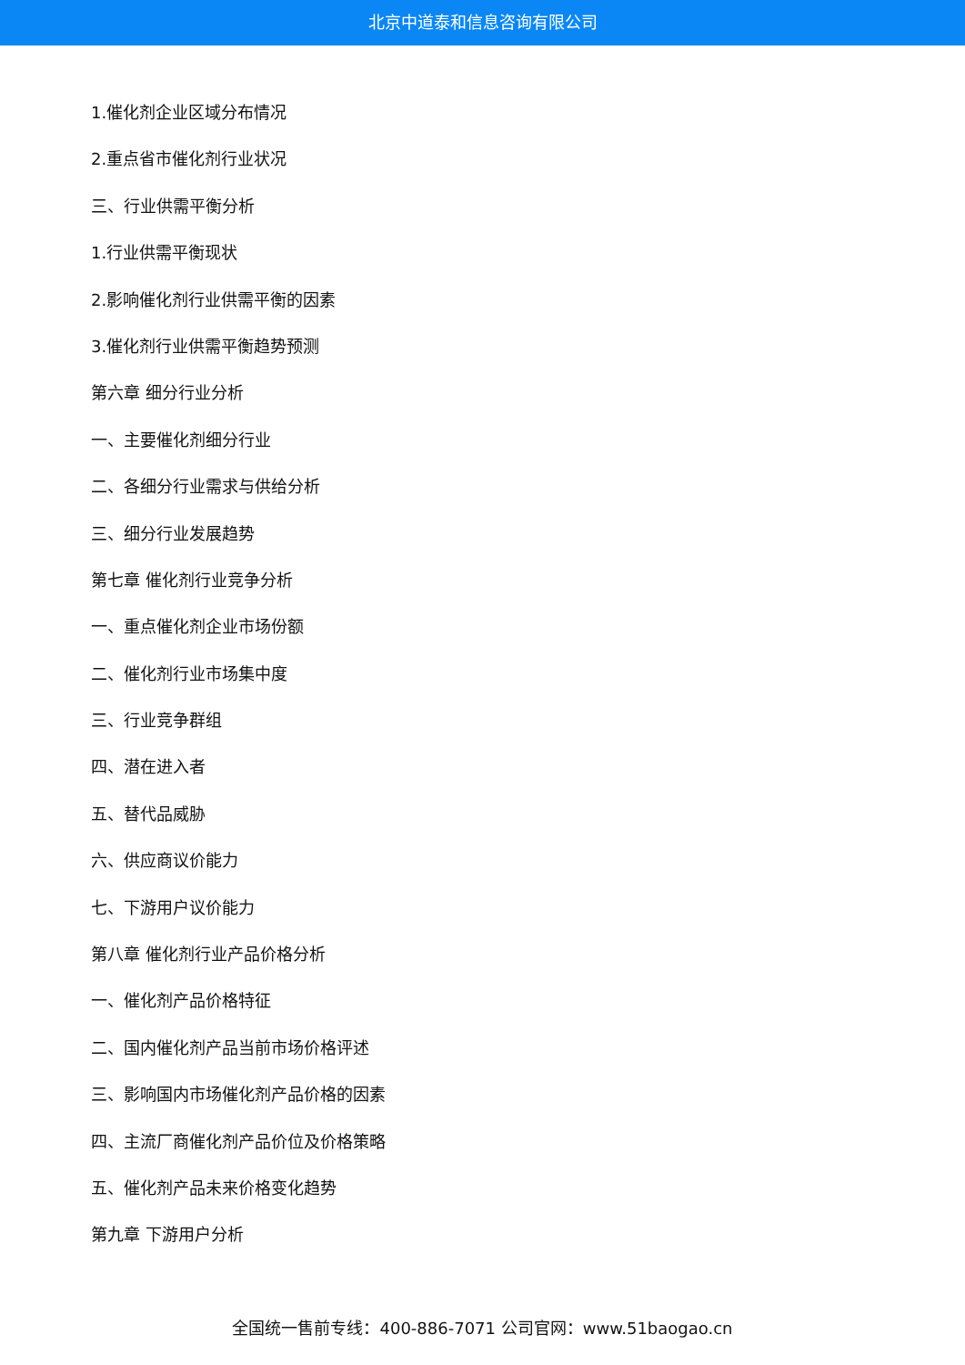北京中道泰和信息咨询有限公司
1.催化剂企业区域分布情况
2.重点省市催化剂行业状况
三、行业供需平衡分析
1.行业供需平衡现状
2.影响催化剂行业供需平衡的因素
3.催化剂行业供需平衡趋势预测
第六章 细分行业分析
一、主要催化剂细分行业
二、各细分行业需求与供给分析
三、细分行业发展趋势
第七章 催化剂行业竞争分析
一、重点催化剂企业市场份额
二、催化剂行业市场集中度
三、行业竞争群组
四、潜在进入者
五、替代品威胁
六、供应商议价能力
七、下游用户议价能力
第八章 催化剂行业产品价格分析
一、催化剂产品价格特征
二、国内催化剂产品当前市场价格评述
三、影响国内市场催化剂产品价格的因素
四、主流厂商催化剂产品价位及价格策略
五、催化剂产品未来价格变化趋势
第九章 下游用户分析
全国统一售前专线：400-886-7071 公司官网：www.51baogao.cn